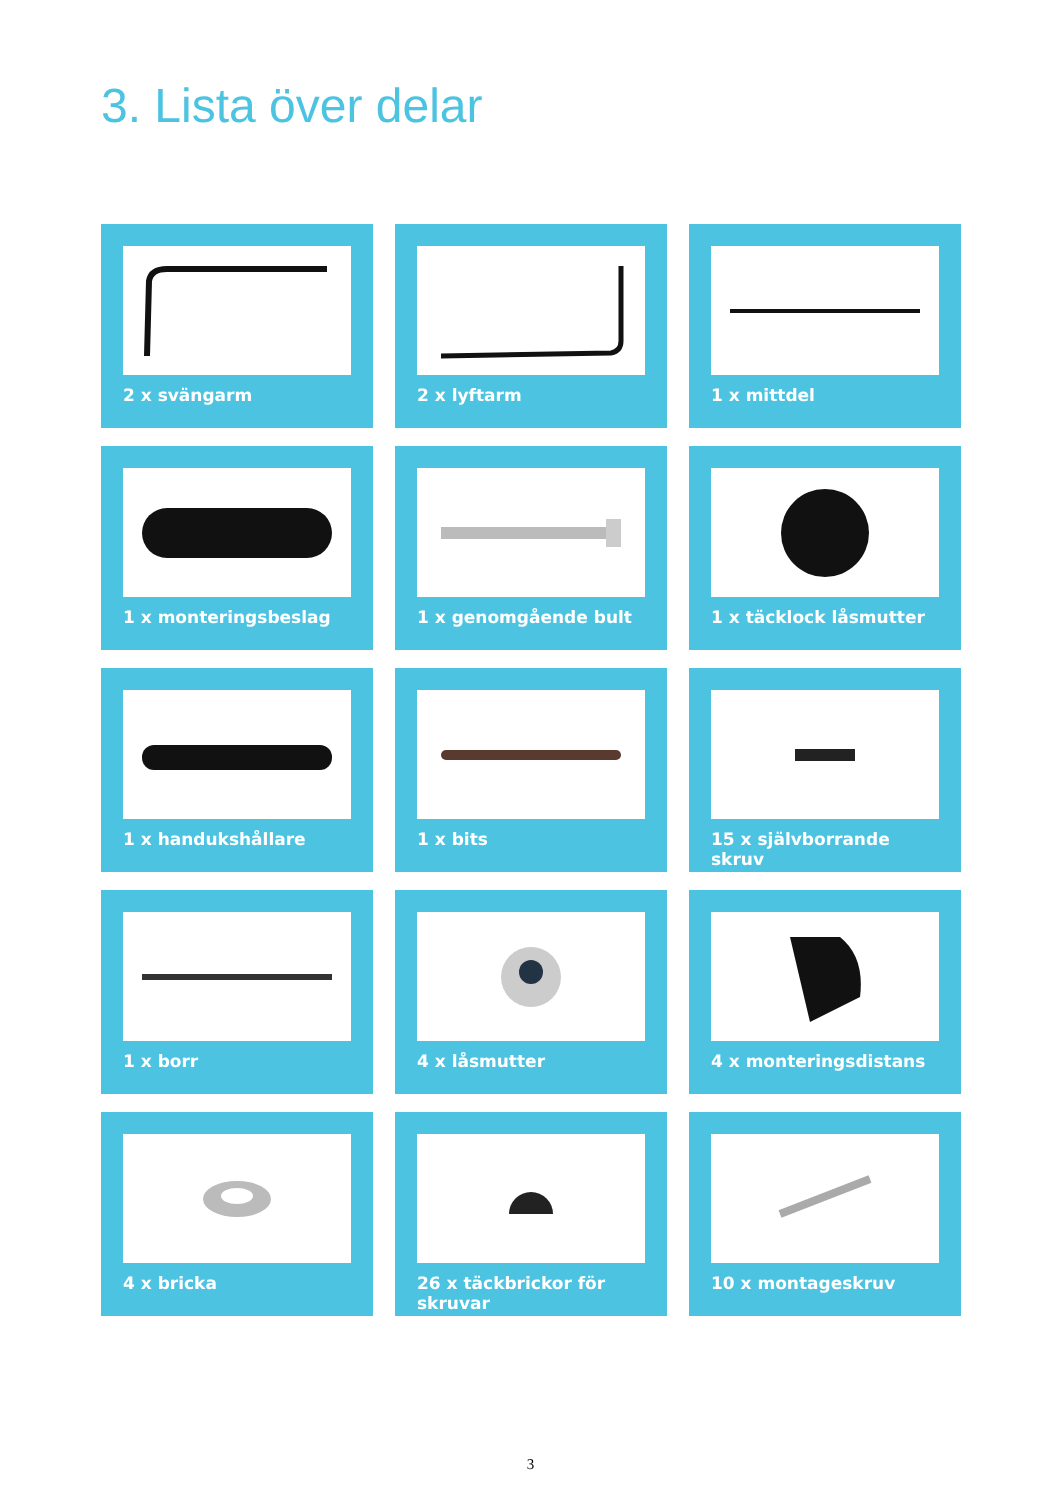3. Lista över delar
2 x svängarm
2 x lyftarm
1 x mittdel
1 x monteringsbeslag
1 x genomgående bult
1 x täcklock låsmutter
1 x handukshållare
1 x bits
15 x självborrande skruv
1 x borr
4 x låsmutter
4 x monteringsdistans
4 x bricka
26 x täckbrickor för skruvar
10 x montageskruv
3